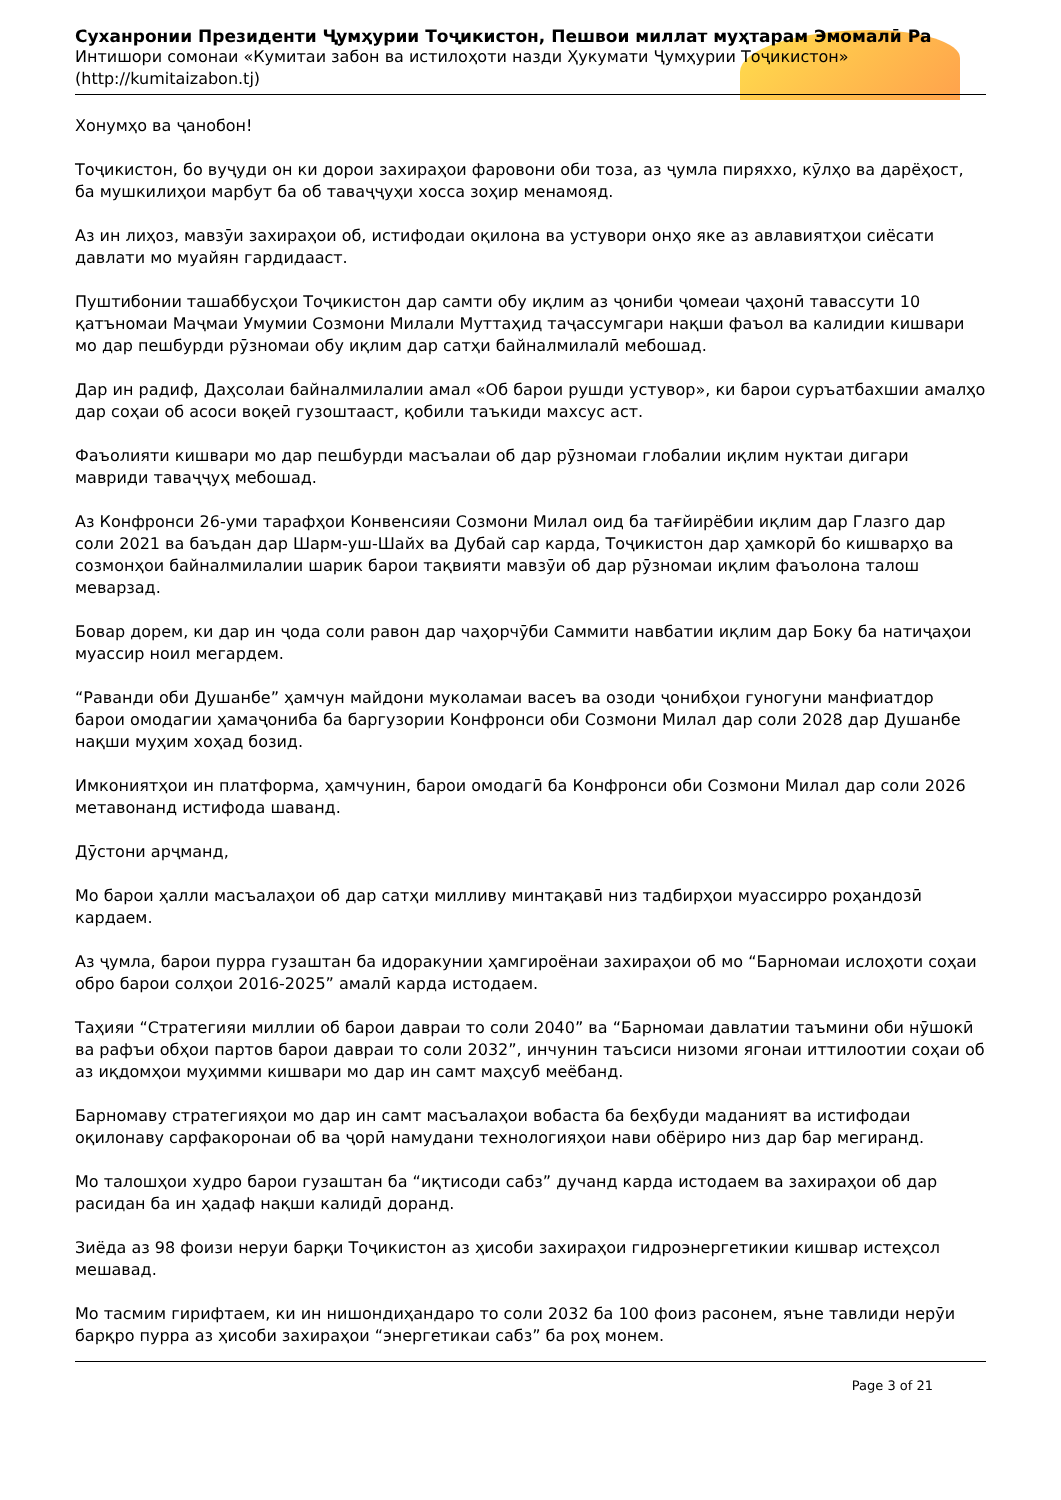Суханронии Президенти Ҷумҳурии Тоҷикистон, Пешвои миллат муҳтарам Эмомалӣ Ра
Интишори сомонаи «Кумитаи забон ва истилоҳоти назди Ҳукумати Ҷумҳурии Тоҷикистон»
(http://kumitaizabon.tj)
Хонумҳо ва ҷанобон!
Тоҷикистон, бо вуҷуди он ки дорои захираҳои фаровони оби тоза, аз ҷумла пиряххо, кӯлҳо ва дарёҳост, ба мушкилиҳои марбут ба об таваҷҷуҳи хосса зоҳир менамояд.
Аз ин лиҳоз, мавзӯи захираҳои об, истифодаи оқилона ва устувори онҳо яке аз авлавиятҳои сиёсати давлати мо муайян гардидааст.
Пуштибонии ташаббусҳои Тоҷикистон дар самти обу иқлим аз ҷониби ҷомеаи ҷаҳонӣ тавассути 10 қатъномаи Маҷмаи Умумии Созмони Милали Муттаҳид таҷассумгари нақши фаъол ва калидии кишвари мо дар пешбурди рӯзномаи обу иқлим дар сатҳи байналмилалӣ мебошад.
Дар ин радиф, Даҳсолаи байналмилалии амал «Об барои рушди устувор», ки барои суръатбахшии амалҳо дар соҳаи об асоси воқеӣ гузоштааст, қобили таъкиди махсус аст.
Фаъолияти кишвари мо дар пешбурди масъалаи об дар рӯзномаи глобалии иқлим нуктаи дигари мавриди таваҷҷуҳ мебошад.
Аз Конфронси 26-уми тарафҳои Конвенсияи Созмони Милал оид ба тағйирёбии иқлим дар Глазго дар соли 2021 ва баъдан дар Шарм-уш-Шайх ва Дубай сар карда, Тоҷикистон дар ҳамкорӣ бо кишварҳо ва созмонҳои байналмилалии шарик барои тақвияти мавзӯи об дар рӯзномаи иқлим фаъолона талош меварзад.
Бовар дорем, ки дар ин ҷода соли равон дар чаҳорчӯби Саммити навбатии иқлим дар Боку ба натиҷаҳои муассир ноил мегардем.
“Раванди оби Душанбе” ҳамчун майдони муколамаи васеъ ва озоди ҷонибҳои гуногуни манфиатдор барои омодагии ҳамаҷониба ба баргузории Конфронси оби Созмони Милал дар соли 2028 дар Душанбе нақши муҳим хоҳад бозид.
Имкониятҳои ин платформа, ҳамчунин, барои омодагӣ ба Конфронси оби Созмони Милал дар соли 2026 метавонанд истифода шаванд.
Дӯстони арҷманд,
Мо барои ҳалли масъалаҳои об дар сатҳи милливу минтақавӣ низ тадбирҳои муассирро роҳандозӣ кардаем.
Аз ҷумла, барои пурра гузаштан ба идоракунии ҳамгироёнаи захираҳои об мо “Барномаи ислоҳоти соҳаи обро барои солҳои 2016-2025” амалӣ карда истодаем.
Таҳияи “Стратегияи миллии об барои давраи то соли 2040” ва “Барномаи давлатии таъмини оби нӯшокӣ ва рафъи обҳои партов барои давраи то соли 2032”, инчунин таъсиси низоми ягонаи иттилоотии соҳаи об аз иқдомҳои муҳимми кишвари мо дар ин самт маҳсуб меёбанд.
Барномаву стратегияҳои мо дар ин самт масъалаҳои вобаста ба беҳбуди маданият ва истифодаи оқилонаву сарфакоронаи об ва ҷорӣ намудани технологияҳои нави обёриро низ дар бар мегиранд.
Мо талошҳои худро барои гузаштан ба “иқтисоди сабз” дучанд карда истодаем ва захираҳои об дар расидан ба ин ҳадаф нақши калидӣ доранд.
Зиёда аз 98 фоизи неруи барқи Тоҷикистон аз ҳисоби захираҳои гидроэнергетикии кишвар истеҳсол мешавад.
Мо тасмим гирифтаем, ки ин нишондиҳандаро то соли 2032 ба 100 фоиз расонем, яъне тавлиди нерӯи барқро пурра аз ҳисоби захираҳои “энергетикаи сабз” ба роҳ монем.
Page 3 of 21